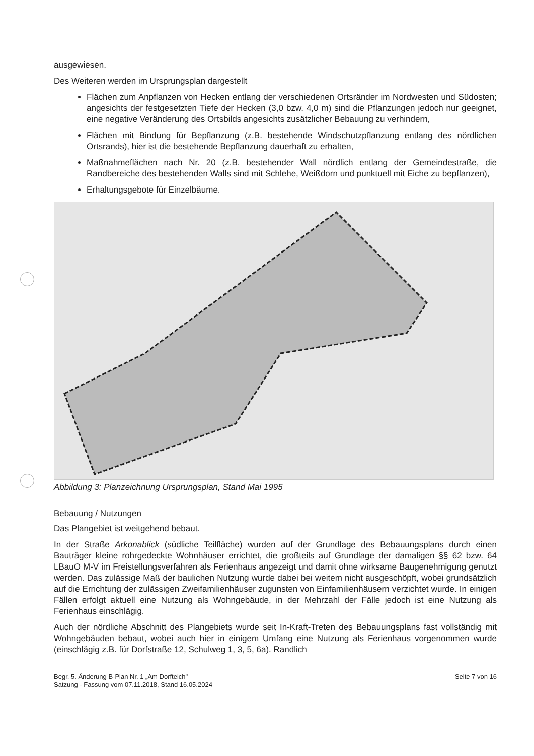ausgewiesen.
Des Weiteren werden im Ursprungsplan dargestellt
Flächen zum Anpflanzen von Hecken entlang der verschiedenen Ortsränder im Nordwesten und Südosten; angesichts der festgesetzten Tiefe der Hecken (3,0 bzw. 4,0 m) sind die Pflanzungen jedoch nur geeignet, eine negative Veränderung des Ortsbilds angesichts zusätzlicher Bebauung zu verhindern,
Flächen mit Bindung für Bepflanzung (z.B. bestehende Windschutzpflanzung entlang des nördlichen Ortsrands), hier ist die bestehende Bepflanzung dauerhaft zu erhalten,
Maßnahmeflächen nach Nr. 20 (z.B. bestehender Wall nördlich entlang der Gemeindestraße, die Randbereiche des bestehenden Walls sind mit Schlehe, Weißdorn und punktuell mit Eiche zu bepflanzen),
Erhaltungsgebote für Einzelbäume.
Abbildung 3: Planzeichnung Ursprungsplan, Stand Mai 1995
Bebauung / Nutzungen
Das Plangebiet ist weitgehend bebaut.
In der Straße Arkonablick (südliche Teilfläche) wurden auf der Grundlage des Bebauungsplans durch einen Bauträger kleine rohrgedeckte Wohnhäuser errichtet, die großteils auf Grundlage der damaligen §§ 62 bzw. 64 LBauO M-V im Freistellungsverfahren als Ferienhaus angezeigt und damit ohne wirksame Baugenehmigung genutzt werden. Das zulässige Maß der baulichen Nutzung wurde dabei bei weitem nicht ausgeschöpft, wobei grundsätzlich auf die Errichtung der zulässigen Zweifamilienhäuser zugunsten von Einfamilienhäusern verzichtet wurde. In einigen Fällen erfolgt aktuell eine Nutzung als Wohngebäude, in der Mehrzahl der Fälle jedoch ist eine Nutzung als Ferienhaus einschlägig.
Auch der nördliche Abschnitt des Plangebiets wurde seit In-Kraft-Treten des Bebauungsplans fast vollständig mit Wohngebäuden bebaut, wobei auch hier in einigem Umfang eine Nutzung als Ferienhaus vorgenommen wurde (einschlägig z.B. für Dorfstraße 12, Schulweg 1, 3, 5, 6a). Randlich
Begr. 5. Änderung B-Plan Nr. 1 „Am Dorfteich"
Satzung - Fassung vom 07.11.2018, Stand 16.05.2024
Seite 7 von 16